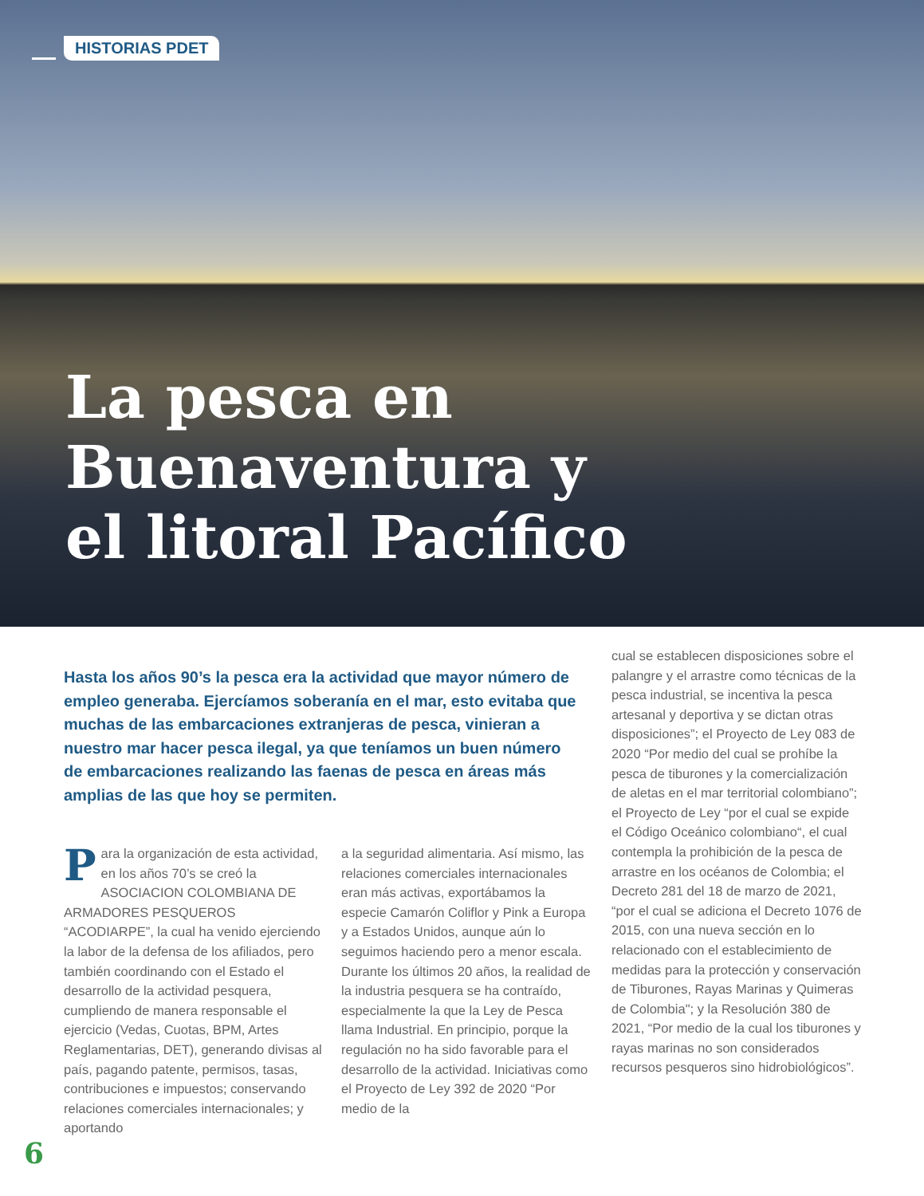HISTORIAS PDET
La pesca en
Buenaventura y
el litoral Pacífico
Hasta los años 90’s la pesca era la actividad que mayor número de empleo generaba. Ejercíamos soberanía en el mar, esto evitaba que muchas de las embarcaciones extranjeras de pesca, vinieran a nuestro mar hacer pesca ilegal, ya que teníamos un buen número de embarcaciones realizando las faenas de pesca en áreas más amplias de las que hoy se permiten.
Para la organización de esta actividad, en los años 70’s se creó la ASOCIACION COLOMBIANA DE ARMADORES PESQUEROS “ACODIARPE”, la cual ha venido ejerciendo la labor de la defensa de los afiliados, pero también coordinando con el Estado el desarrollo de la actividad pesquera, cumpliendo de manera responsable el ejercicio (Vedas, Cuotas, BPM, Artes Reglamentarias, DET), generando divisas al país, pagando patente, permisos, tasas, contribuciones e impuestos; conservando relaciones comerciales internacionales; y aportando
a la seguridad alimentaria. Así mismo, las relaciones comerciales internacionales eran más activas, exportábamos la especie Camarón Coliflor y Pink a Europa y a Estados Unidos, aunque aún lo seguimos haciendo pero a menor escala. Durante los últimos 20 años, la realidad de la industria pesquera se ha contraído, especialmente la que la Ley de Pesca llama Industrial. En principio, porque la regulación no ha sido favorable para el desarrollo de la actividad. Iniciativas como el Proyecto de Ley 392 de 2020 “Por medio de la
cual se establecen disposiciones sobre el palangre y el arrastre como técnicas de la pesca industrial, se incentiva la pesca artesanal y deportiva y se dictan otras disposiciones”; el Proyecto de Ley 083 de 2020 “Por medio del cual se prohíbe la pesca de tiburones y la comercialización de aletas en el mar territorial colombiano”; el Proyecto de Ley “por el cual se expide el Código Oceánico colombiano“, el cual contempla la prohibición de la pesca de arrastre en los océanos de Colombia; el Decreto 281 del 18 de marzo de 2021, “por el cual se adiciona el Decreto 1076 de 2015, con una nueva sección en lo relacionado con el establecimiento de medidas para la protección y conservación de Tiburones, Rayas Marinas y Quimeras de Colombia"; y la Resolución 380 de 2021, “Por medio de la cual los tiburones y rayas marinas no son considerados recursos pesqueros sino hidrobiológicos”.
6